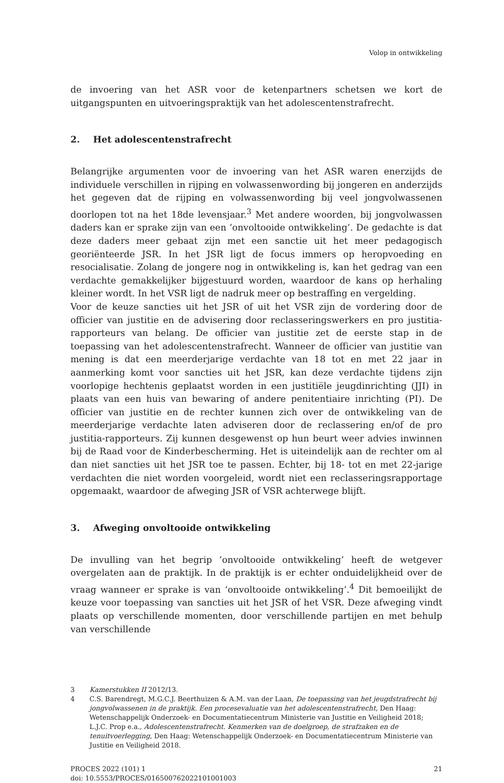Volop in ontwikkeling
de invoering van het ASR voor de ketenpartners schetsen we kort de uitgangspunten en uitvoeringspraktijk van het adolescentenstrafrecht.
2. Het adolescentenstrafrecht
Belangrijke argumenten voor de invoering van het ASR waren enerzijds de individuele verschillen in rijping en volwassenwording bij jongeren en anderzijds het gegeven dat de rijping en volwassenwording bij veel jongvolwassenen doorlopen tot na het 18de levensjaar.<sup>3</sup> Met andere woorden, bij jongvolwassen daders kan er sprake zijn van een ‘onvoltooide ontwikkeling’. De gedachte is dat deze daders meer gebaat zijn met een sanctie uit het meer pedagogisch georiënteerde JSR. In het JSR ligt de focus immers op heropvoeding en resocialisatie. Zolang de jongere nog in ontwikkeling is, kan het gedrag van een verdachte gemakkelijker bijgestuurd worden, waardoor de kans op herhaling kleiner wordt. In het VSR ligt de nadruk meer op bestraffing en vergelding.
Voor de keuze sancties uit het JSR of uit het VSR zijn de vordering door de officier van justitie en de advisering door reclasseringswerkers en pro justitia-rapporteurs van belang. De officier van justitie zet de eerste stap in de toepassing van het adolescentenstrafrecht. Wanneer de officier van justitie van mening is dat een meerderjarige verdachte van 18 tot en met 22 jaar in aanmerking komt voor sancties uit het JSR, kan deze verdachte tijdens zijn voorlopige hechtenis geplaatst worden in een justitiële jeugdinrichting (JJI) in plaats van een huis van bewaring of andere penitentiaire inrichting (PI). De officier van justitie en de rechter kunnen zich over de ontwikkeling van de meerderjarige verdachte laten adviseren door de reclassering en/of de pro justitia-rapporteurs. Zij kunnen desgewenst op hun beurt weer advies inwinnen bij de Raad voor de Kinderbescherming. Het is uiteindelijk aan de rechter om al dan niet sancties uit het JSR toe te passen. Echter, bij 18- tot en met 22-jarige verdachten die niet worden voorgeleid, wordt niet een reclasseringsrapportage opgemaakt, waardoor de afweging JSR of VSR achterwege blijft.
3. Afweging onvoltooide ontwikkeling
De invulling van het begrip ‘onvoltooide ontwikkeling’ heeft de wetgever overgelaten aan de praktijk. In de praktijk is er echter onduidelijkheid over de vraag wanneer er sprake is van ‘onvoltooide ontwikkeling’.<sup>4</sup> Dit bemoeilijkt de keuze voor toepassing van sancties uit het JSR of het VSR. Deze afweging vindt plaats op verschillende momenten, door verschillende partijen en met behulp van verschillende
3 Kamerstukken II 2012/13.
4 C.S. Barendregt, M.G.C.J. Beerthuizen & A.M. van der Laan, De toepassing van het jeugdstrafrecht bij jongvolwassenen in de praktijk. Een procesevaluatie van het adolescentenstrafrecht, Den Haag: Wetenschappelijk Onderzoek- en Documentatiecentrum Ministerie van Justitie en Veiligheid 2018; L.J.C. Prop e.a., Adolescentenstrafrecht. Kenmerken van de doelgroep, de strafzaken en de tenuitvoerlegging, Den Haag: Wetenschappelijk Onderzoek- en Documentatiecentrum Ministerie van Justitie en Veiligheid 2018.
PROCES 2022 (101) 1
doi: 10.5553/PROCES/016500762022101001003 21